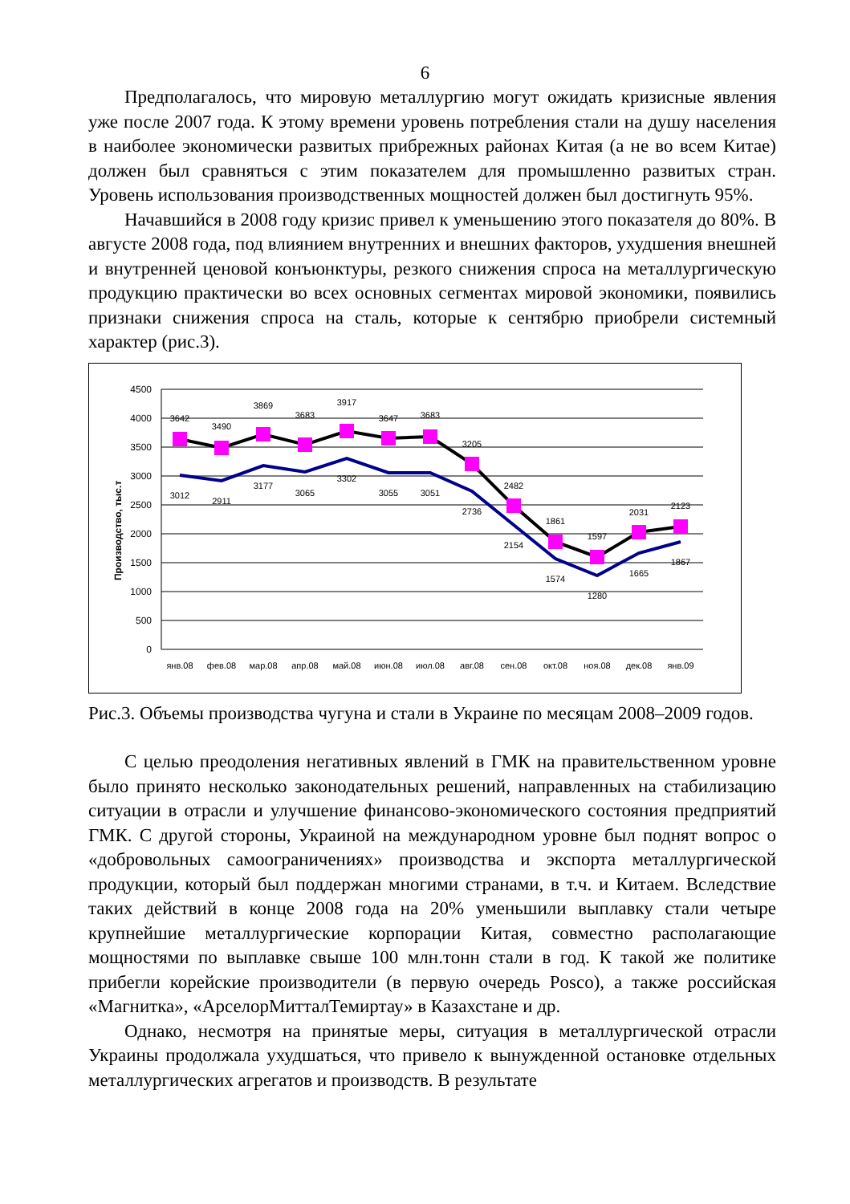6
Предполагалось, что мировую металлургию могут ожидать кризисные явления уже после 2007 года. К этому времени уровень потребления стали на душу населения в наиболее экономически развитых прибрежных районах Китая (а не во всем Китае) должен был сравняться с этим показателем для промышленно развитых стран. Уровень использования производственных мощностей должен был достигнуть 95%.
Начавшийся в 2008 году кризис привел к уменьшению этого показателя до 80%. В августе 2008 года, под влиянием внутренних и внешних факторов, ухудшения внешней и внутренней ценовой конъюнктуры, резкого снижения спроса на металлургическую продукцию практически во всех основных сегментах мировой экономики, появились признаки снижения спроса на сталь, которые к сентябрю приобрели системный характер (рис.3).
Производство, тыс.т
4500
4000
3500
3000
2500
2000
1500
1000
500
0
янв.08
фев.08
мар.08
апр.08
май.08
июн.08
июл.08
авг.08
сен.08
окт.08
ноя.08
дек.08
янв.09
3642
3490
3869
3683
3917
3647
3683
3205
2482
1861
1597
2031
2123
3012
2911
3177
3065
3302
3055
3051
2736
2154
1574
1280
1665
1867
Рис.3. Объемы производства чугуна и стали в Украине по месяцам 2008–2009 годов.
С целью преодоления негативных явлений в ГМК на правительственном уровне было принято несколько законодательных решений, направленных на стабилизацию ситуации в отрасли и улучшение финансово-экономического состояния предприятий ГМК. С другой стороны, Украиной на международном уровне был поднят вопрос о «добровольных самоограничениях» производства и экспорта металлургической продукции, который был поддержан многими странами, в т.ч. и Китаем. Вследствие таких действий в конце 2008 года на 20% уменьшили выплавку стали четыре крупнейшие металлургические корпорации Китая, совместно располагающие мощностями по выплавке свыше 100 млн.тонн стали в год. К такой же политике прибегли корейские производители (в первую очередь Posco), а также российская «Магнитка», «АрселорМитталТемиртау» в Казахстане и др.
Однако, несмотря на принятые меры, ситуация в металлургической отрасли Украины продолжала ухудшаться, что привело к вынужденной остановке отдельных металлургических агрегатов и производств. В результате